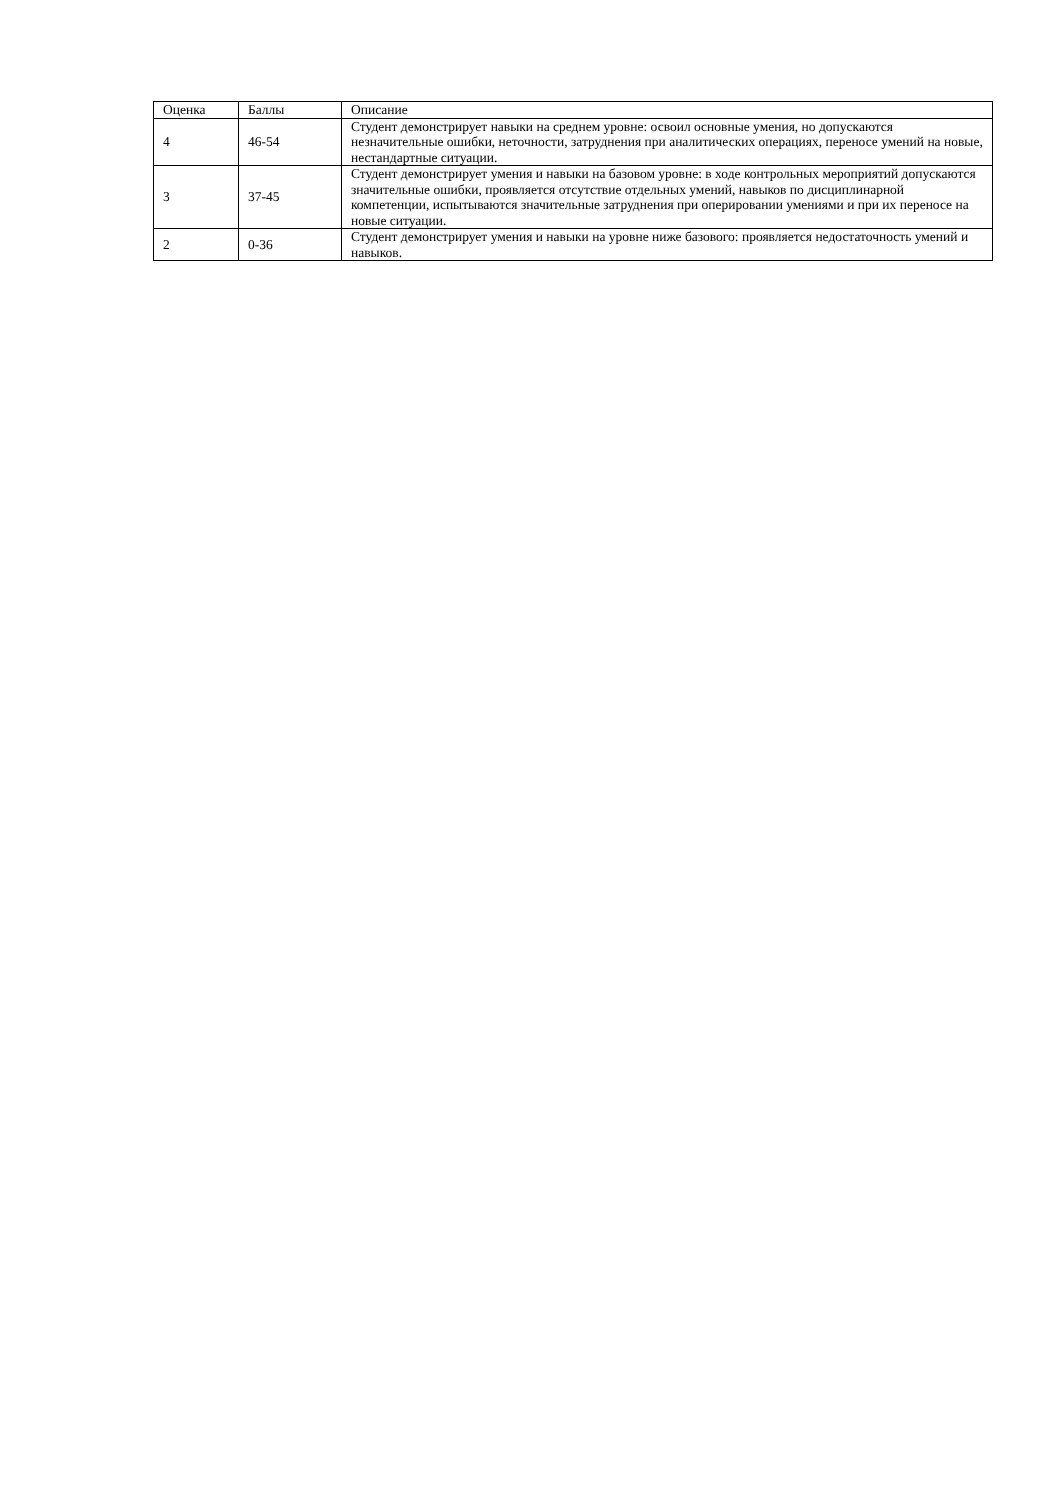| Оценка | Баллы | Описание |
| --- | --- | --- |
| 4 | 46-54 | Студент демонстрирует навыки на среднем уровне: освоил основные умения, но допускаются незначительные ошибки, неточности, затруднения при аналитических операциях, переносе умений на новые, нестандартные ситуации. |
| 3 | 37-45 | Студент демонстрирует умения и навыки на базовом уровне: в ходе контрольных мероприятий допускаются значительные ошибки, проявляется отсутствие отдельных умений, навыков по дисциплинарной компетенции, испытываются значительные затруднения при оперировании умениями и при их переносе на новые ситуации. |
| 2 | 0-36 | Студент демонстрирует умения и навыки на уровне ниже базового: проявляется недостаточность умений и навыков. |